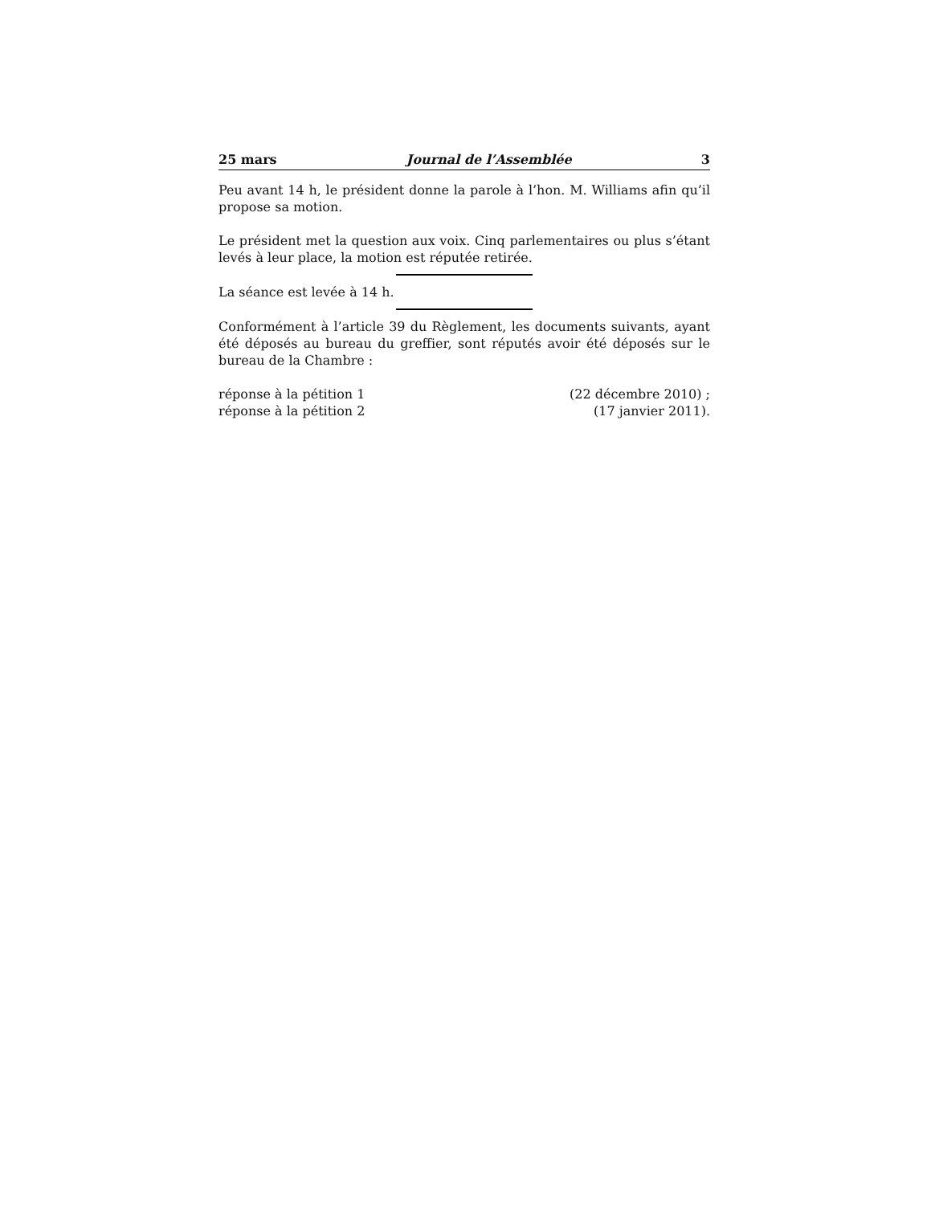25 mars Journal de l’Assemblée 3
Peu avant 14 h, le président donne la parole à l’hon. M. Williams afin qu’il propose sa motion.
Le président met la question aux voix. Cinq parlementaires ou plus s’étant levés à leur place, la motion est réputée retirée.
La séance est levée à 14 h.
Conformément à l’article 39 du Règlement, les documents suivants, ayant été déposés au bureau du greffier, sont réputés avoir été déposés sur le bureau de la Chambre :
réponse à la pétition 1 (22 décembre 2010) ;
réponse à la pétition 2 (17 janvier 2011).